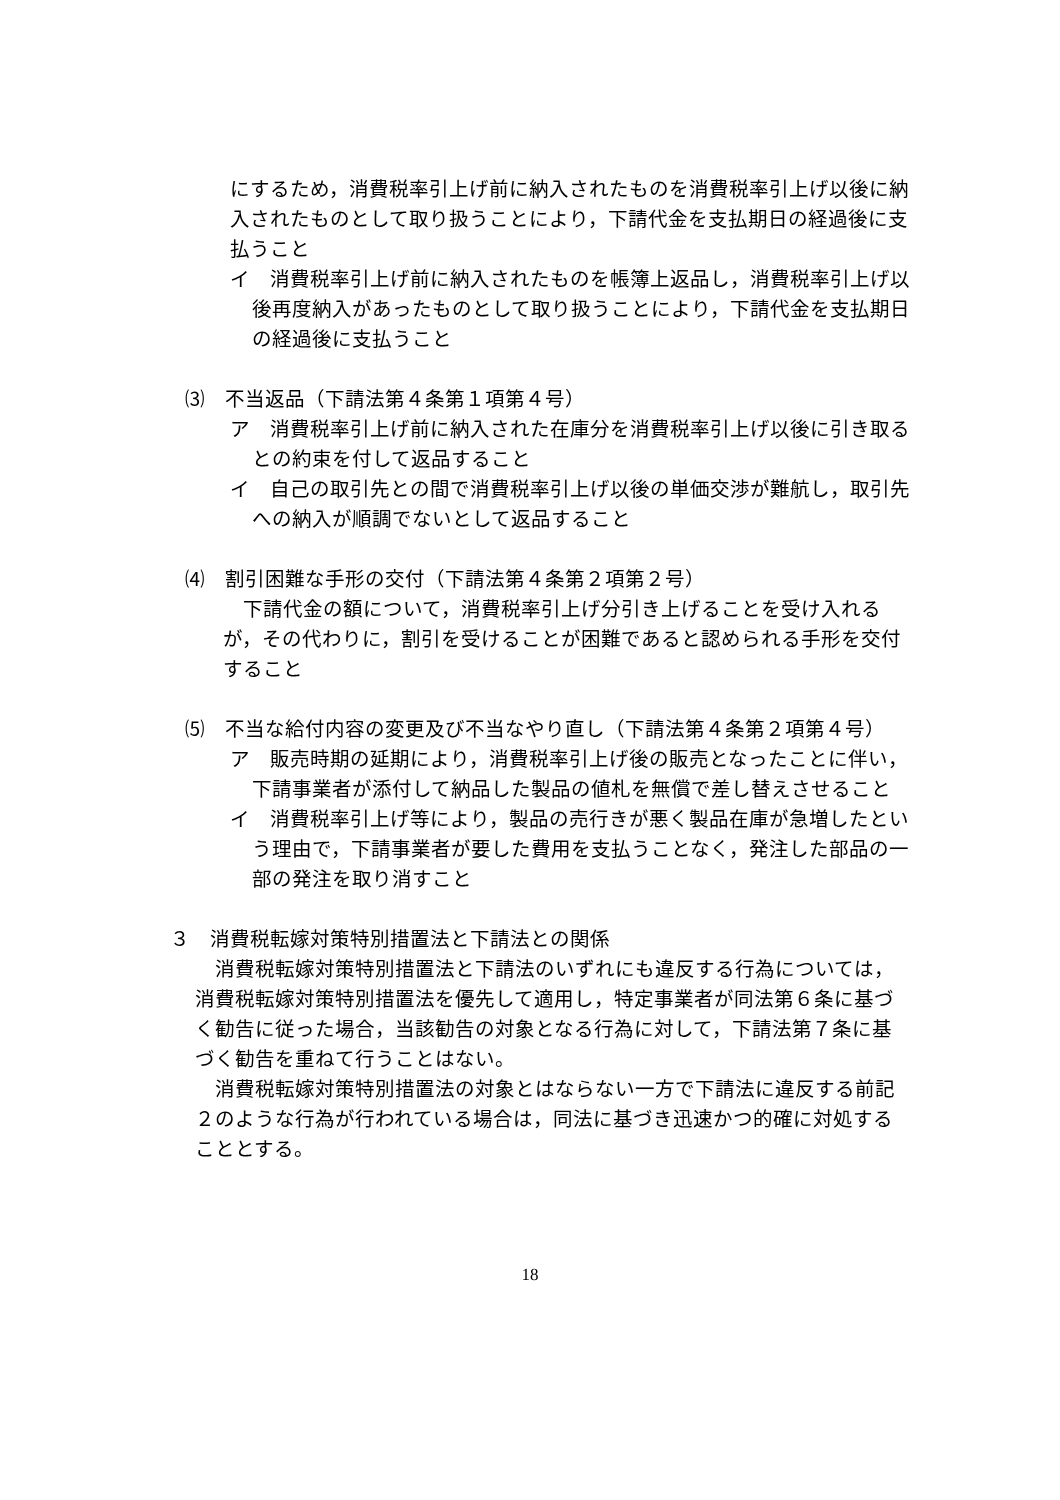にするため，消費税率引上げ前に納入されたものを消費税率引上げ以後に納入されたものとして取り扱うことにより，下請代金を支払期日の経過後に支払うこと
イ　消費税率引上げ前に納入されたものを帳簿上返品し，消費税率引上げ以後再度納入があったものとして取り扱うことにより，下請代金を支払期日の経過後に支払うこと
⑶　不当返品（下請法第４条第１項第４号）
ア　消費税率引上げ前に納入された在庫分を消費税率引上げ以後に引き取るとの約束を付して返品すること
イ　自己の取引先との間で消費税率引上げ以後の単価交渉が難航し，取引先への納入が順調でないとして返品すること
⑷　割引困難な手形の交付（下請法第４条第２項第２号）
下請代金の額について，消費税率引上げ分引き上げることを受け入れるが，その代わりに，割引を受けることが困難であると認められる手形を交付すること
⑸　不当な給付内容の変更及び不当なやり直し（下請法第４条第２項第４号）
ア　販売時期の延期により，消費税率引上げ後の販売となったことに伴い，下請事業者が添付して納品した製品の値札を無償で差し替えさせること
イ　消費税率引上げ等により，製品の売行きが悪く製品在庫が急増したという理由で，下請事業者が要した費用を支払うことなく，発注した部品の一部の発注を取り消すこと
３　消費税転嫁対策特別措置法と下請法との関係
消費税転嫁対策特別措置法と下請法のいずれにも違反する行為については，消費税転嫁対策特別措置法を優先して適用し，特定事業者が同法第６条に基づく勧告に従った場合，当該勧告の対象となる行為に対して，下請法第７条に基づく勧告を重ねて行うことはない。
消費税転嫁対策特別措置法の対象とはならない一方で下請法に違反する前記２のような行為が行われている場合は，同法に基づき迅速かつ的確に対処することとする。
18